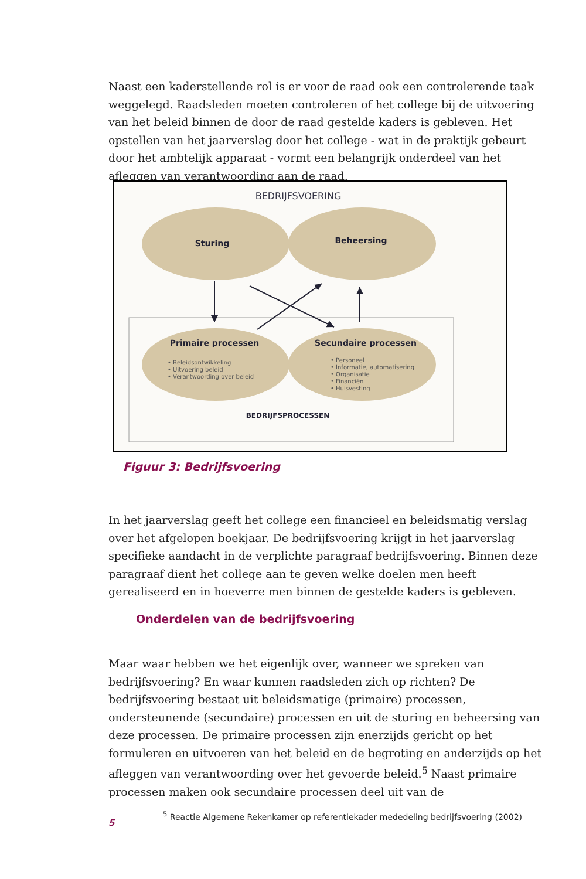Naast een kaderstellende rol is er voor de raad ook een controlerende taak weggelegd. Raadsleden moeten controleren of het college bij de uitvoering van het beleid binnen de door de raad gestelde kaders is gebleven. Het opstellen van het jaarverslag door het college - wat in de praktijk gebeurt door het ambtelijk apparaat - vormt een belangrijk onderdeel van het afleggen van verantwoording aan de raad.
BEDRIJFSVOERING
Sturing
Beheersing
Primaire processen
Secundaire processen
• Beleidsontwikkeling
• Uitvoering beleid
• Verantwoording over beleid
• Personeel
• Informatie, automatisering
• Organisatie
• Financiën
• Huisvesting
BEDRIJFSPROCESSEN
Figuur 3: Bedrijfsvoering
In het jaarverslag geeft het college een financieel en beleidsmatig verslag over het afgelopen boekjaar. De bedrijfsvoering krijgt in het jaarverslag specifieke aandacht in de verplichte paragraaf bedrijfsvoering. Binnen deze paragraaf dient het college aan te geven welke doelen men heeft gerealiseerd en in hoeverre men binnen de gestelde kaders is gebleven.
Onderdelen van de bedrijfsvoering
Maar waar hebben we het eigenlijk over, wanneer we spreken van bedrijfsvoering? En waar kunnen raadsleden zich op richten? De bedrijfsvoering bestaat uit beleidsmatige (primaire) processen, ondersteunende (secundaire) processen en uit de sturing en beheersing van deze processen. De primaire processen zijn enerzijds gericht op het formuleren en uitvoeren van het beleid en de begroting en anderzijds op het afleggen van verantwoording over het gevoerde beleid.<sup>5</sup> Naast primaire processen maken ook secundaire processen deel uit van de
<sup>5</sup> Reactie Algemene Rekenkamer op referentiekader mededeling bedrijfsvoering (2002)
5